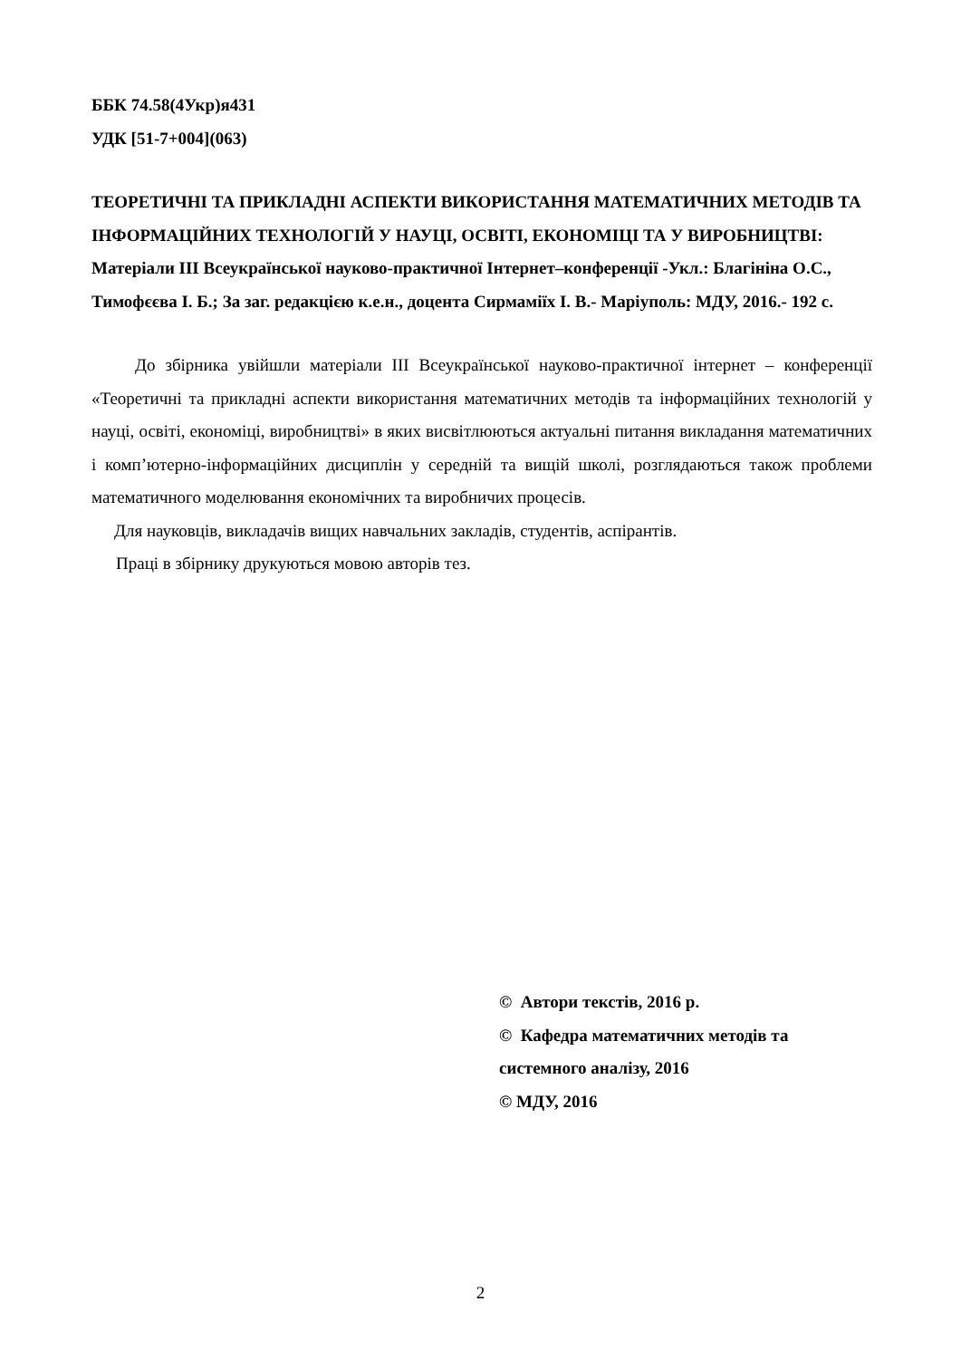ББК 74.58(4Укр)я431
УДК [51-7+004](063)
ТЕОРЕТИЧНІ ТА ПРИКЛАДНІ АСПЕКТИ ВИКОРИСТАННЯ МАТЕМАТИЧНИХ МЕТОДІВ ТА ІНФОРМАЦІЙНИХ ТЕХНОЛОГІЙ У НАУЦІ, ОСВІТІ, ЕКОНОМІЦІ ТА У ВИРОБНИЦТВІ: Матеріали ІІІ Всеукраїнської науково-практичної Інтернет–конференції -Укл.: Благініна О.С., Тимофєєва І. Б.; За заг. редакцією к.е.н., доцента Сирмаміїх І. В.- Маріуполь: МДУ, 2016.- 192 с.
До збірника увійшли матеріали ІІІ Всеукраїнської науково-практичної інтернет – конференції «Теоретичні та прикладні аспекти використання математичних методів та інформаційних технологій у науці, освіті, економіці, виробництві» в яких висвітлюються актуальні питання викладання математичних і комп’ютерно-інформаційних дисциплін у середній та вищій школі, розглядаються також проблеми математичного моделювання економічних та виробничих процесів.
Для науковців, викладачів вищих навчальних закладів, студентів, аспірантів.
Праці в збірнику друкуються мовою авторів тез.
© Автори текстів, 2016 р.
© Кафедра математичних методів та системного аналізу, 2016
© МДУ, 2016
2